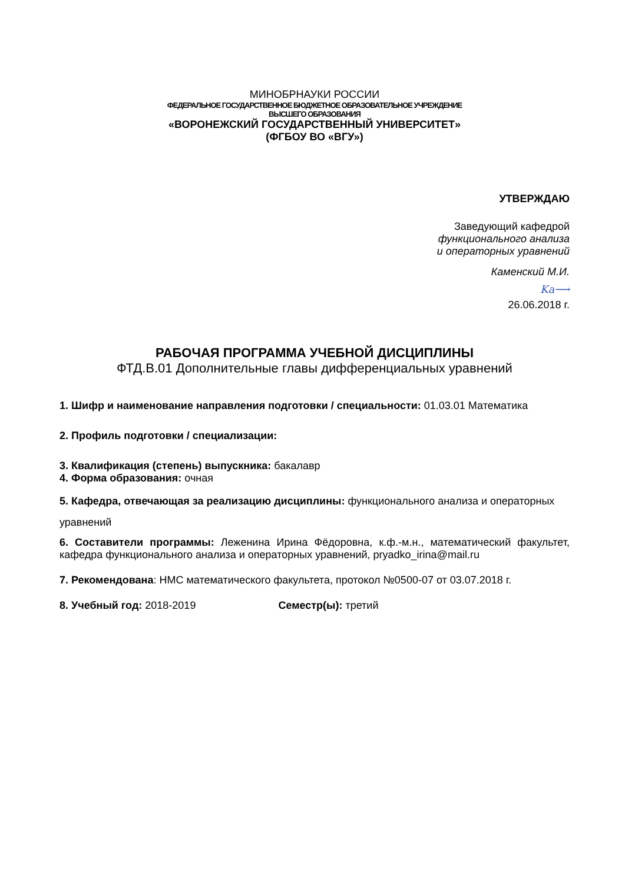МИНОБРНАУКИ РОССИИ
ФЕДЕРАЛЬНОЕ ГОСУДАРСТВЕННОЕ БЮДЖЕТНОЕ ОБРАЗОВАТЕЛЬНОЕ УЧРЕЖДЕНИЕ
ВЫСШЕГО ОБРАЗОВАНИЯ
«ВОРОНЕЖСКИЙ ГОСУДАРСТВЕННЫЙ УНИВЕРСИТЕТ»
(ФГБОУ ВО «ВГУ»)
УТВЕРЖДАЮ
Заведующий кафедрой
функционального анализа
и операторных уравнений
Каменский М.И.
Ka⟶
26.06.2018 г.
РАБОЧАЯ ПРОГРАММА УЧЕБНОЙ ДИСЦИПЛИНЫ
ФТД.В.01 Дополнительные главы дифференциальных уравнений
1. Шифр и наименование направления подготовки / специальности: 01.03.01 Математика
2. Профиль подготовки / специализации:
3. Квалификация (степень) выпускника: бакалавр
4. Форма образования: очная
5. Кафедра, отвечающая за реализацию дисциплины: функционального анализа и операторных уравнений
6. Составители программы: Леженина Ирина Фёдоровна, к.ф.-м.н., математический факультет, кафедра функционального анализа и операторных уравнений, pryadko_irina@mail.ru
7. Рекомендована: НМС математического факультета, протокол №0500-07 от 03.07.2018 г.
8. Учебный год: 2018-2019 Семестр(ы): третий